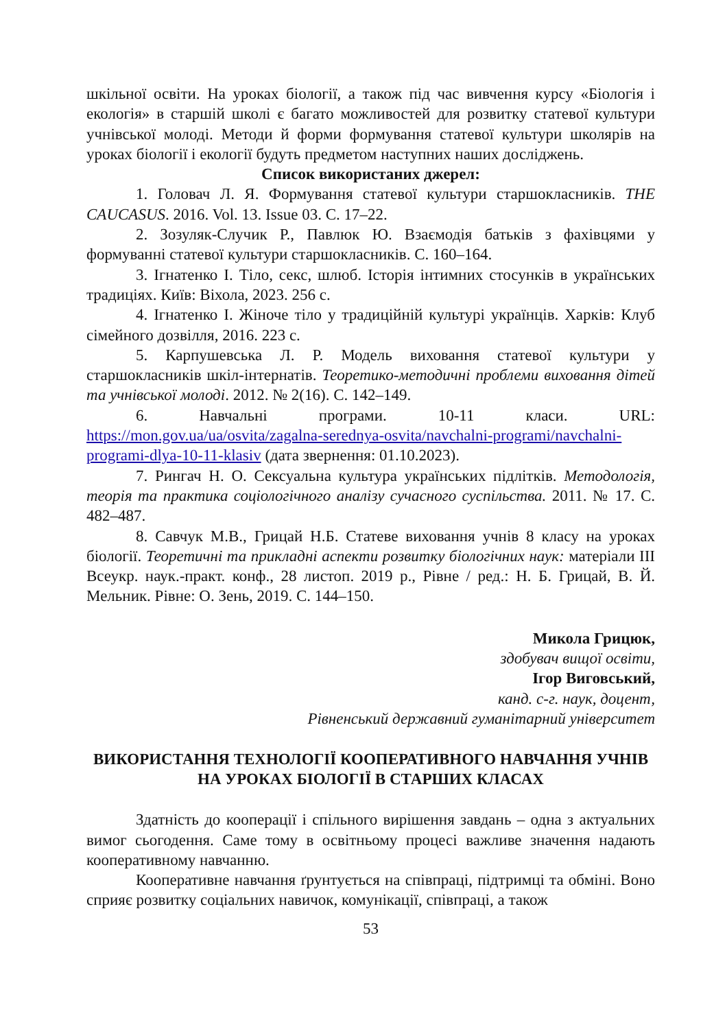шкільної освіти. На уроках біології, а також під час вивчення курсу «Біологія і екологія» в старшій школі є багато можливостей для розвитку статевої культури учнівської молоді. Методи й форми формування статевої культури школярів на уроках біології і екології будуть предметом наступних наших досліджень.
Список використаних джерел:
1. Головач Л. Я. Формування статевої культури старшокласників. THE CAUCASUS. 2016. Vol. 13. Issue 03. С. 17–22.
2. Зозуляк-Случик Р., Павлюк Ю. Взаємодія батьків з фахівцями у формуванні статевої культури старшокласників. С. 160–164.
3. Ігнатенко І. Тіло, секс, шлюб. Історія інтимних стосунків в українських традиціях. Київ: Віхола, 2023. 256 с.
4. Ігнатенко І. Жіноче тіло у традиційній культурі українців. Харків: Клуб сімейного дозвілля, 2016. 223 с.
5. Карпушевська Л. Р. Модель виховання статевої культури у старшокласників шкіл-інтернатів. Теоретико-методичні проблеми виховання дітей та учнівської молоді. 2012. № 2(16). С. 142–149.
6. Навчальні програми. 10-11 класи. URL: https://mon.gov.ua/ua/osvita/zagalna-serednya-osvita/navchalni-programi/navchalni-programi-dlya-10-11-klasiv (дата звернення: 01.10.2023).
7. Рингач Н. О. Сексуальна культура українських підлітків. Методологія, теорія та практика соціологічного аналізу сучасного суспільства. 2011. № 17. С. 482–487.
8. Савчук М.В., Грицай Н.Б. Статеве виховання учнів 8 класу на уроках біології. Теоретичні та прикладні аспекти розвитку біологічних наук: матеріали ІІІ Всеукр. наук.-практ. конф., 28 листоп. 2019 р., Рівне / ред.: Н. Б. Грицай, В. Й. Мельник. Рівне: О. Зень, 2019. С. 144–150.
Микола Грицюк,
здобувач вищої освіти,
Ігор Виговський,
канд. с-г. наук, доцент,
Рівненський державний гуманітарний університет
ВИКОРИСТАННЯ ТЕХНОЛОГІЇ КООПЕРАТИВНОГО НАВЧАННЯ УЧНІВ НА УРОКАХ БІОЛОГІЇ В СТАРШИХ КЛАСАХ
Здатність до кооперації і спільного вирішення завдань – одна з актуальних вимог сьогодення. Саме тому в освітньому процесі важливе значення надають кооперативному навчанню.
Кооперативне навчання ґрунтується на співпраці, підтримці та обміні. Воно сприяє розвитку соціальних навичок, комунікації, співпраці, а також
53